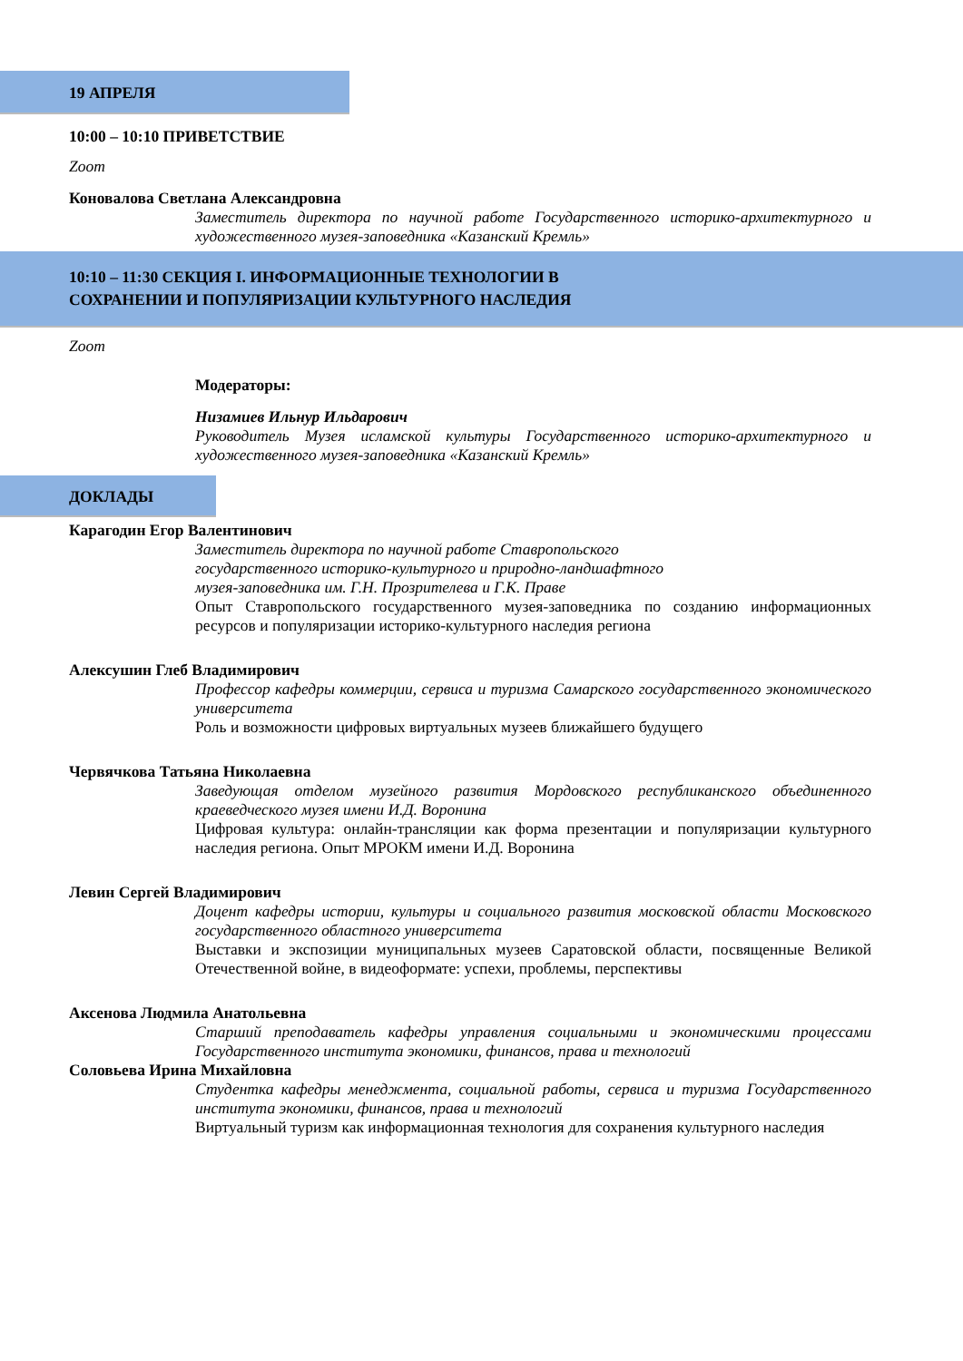19 АПРЕЛЯ
10:00 – 10:10 ПРИВЕТСТВИЕ
Zoom
Коновалова Светлана Александровна
Заместитель директора по научной работе Государственного историко-архитектурного и художественного музея-заповедника «Казанский Кремль»
10:10 – 11:30 СЕКЦИЯ I. ИНФОРМАЦИОННЫЕ ТЕХНОЛОГИИ В
СОХРАНЕНИИ И ПОПУЛЯРИЗАЦИИ КУЛЬТУРНОГО НАСЛЕДИЯ
Zoom
Модераторы:
Низамиев Ильнур Ильдарович
Руководитель Музея исламской культуры Государственного историко-архитектурного и художественного музея-заповедника «Казанский Кремль»
ДОКЛАДЫ
Карагодин Егор Валентинович
Заместитель директора по научной работе Ставропольского
государственного историко-культурного и природно-ландшафтного
музея-заповедника им. Г.Н. Прозрителева и Г.К. Праве
Опыт Ставропольского государственного музея-заповедника по созданию информационных ресурсов и популяризации историко-культурного наследия региона
Алексушин Глеб Владимирович
Профессор кафедры коммерции, сервиса и туризма Самарского государственного экономического университета
Роль и возможности цифровых виртуальных музеев ближайшего будущего
Червячкова Татьяна Николаевна
Заведующая отделом музейного развития Мордовского республиканского объединенного краеведческого музея имени И.Д. Воронина
Цифровая культура: онлайн-трансляции как форма презентации и популяризации культурного наследия региона. Опыт МРОКМ имени И.Д. Воронина
Левин Сергей Владимирович
Доцент кафедры истории, культуры и социального развития московской области Московского государственного областного университета
Выставки и экспозиции муниципальных музеев Саратовской области, посвященные Великой Отечественной войне, в видеоформате: успехи, проблемы, перспективы
Аксенова Людмила Анатольевна
Старший преподаватель кафедры управления социальными и экономическими процессами Государственного института экономики, финансов, права и технологий
Соловьева Ирина Михайловна
Студентка кафедры менеджмента, социальной работы, сервиса и туризма Государственного института экономики, финансов, права и технологий
Виртуальный туризм как информационная технология для сохранения культурного наследия